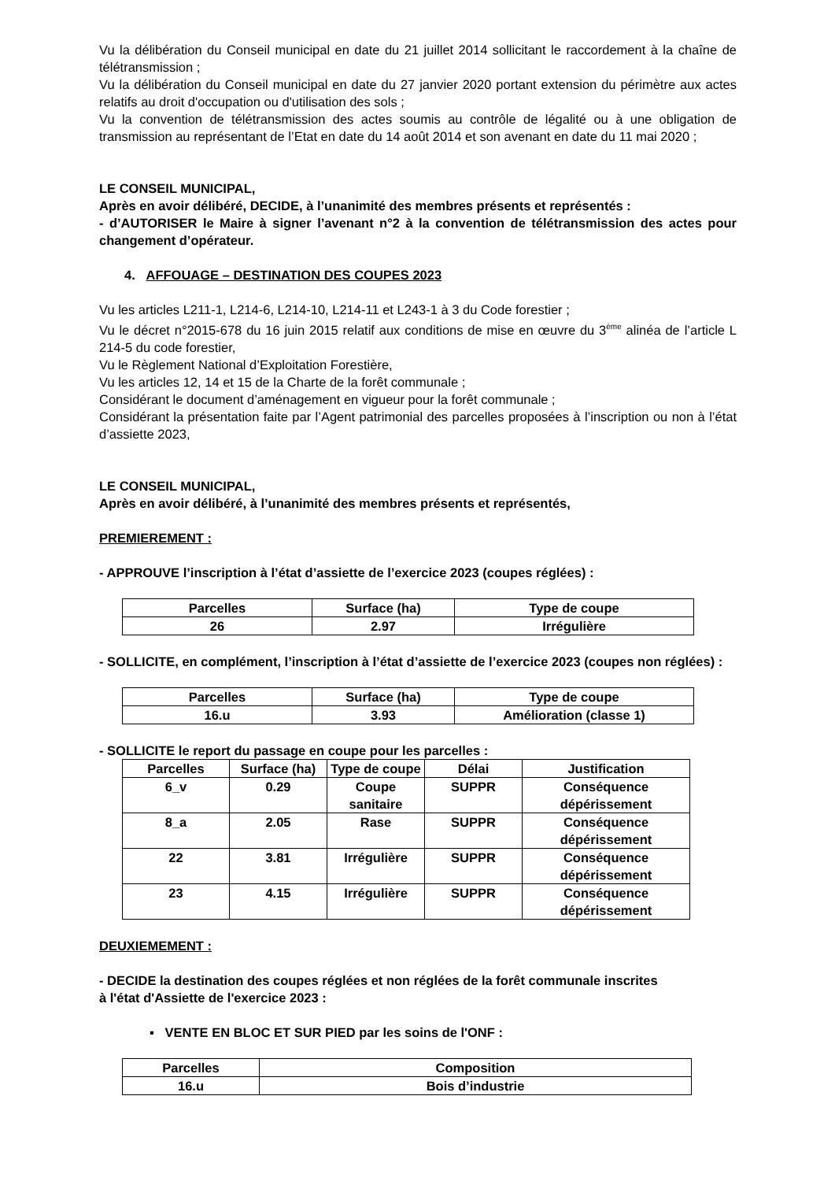Vu la délibération du Conseil municipal en date du 21 juillet 2014 sollicitant le raccordement à la chaîne de télétransmission ;
Vu la délibération du Conseil municipal en date du 27 janvier 2020 portant extension du périmètre aux actes relatifs au droit d'occupation ou d'utilisation des sols ;
Vu la convention de télétransmission des actes soumis au contrôle de légalité ou à une obligation de transmission au représentant de l’Etat en date du 14 août 2014 et son avenant en date du 11 mai 2020 ;
LE CONSEIL MUNICIPAL,
Après en avoir délibéré, DECIDE, à l’unanimité des membres présents et représentés :
- d’AUTORISER le Maire à signer l’avenant n°2 à la convention de télétransmission des actes pour changement d’opérateur.
4. AFFOUAGE – DESTINATION DES COUPES 2023
Vu les articles L211-1, L214-6, L214-10, L214-11 et L243-1 à 3 du Code forestier ;
Vu le décret n°2015-678 du 16 juin 2015 relatif aux conditions de mise en œuvre du 3<sup>ème</sup> alinéa de l’article L 214-5 du code forestier,
Vu le Règlement National d’Exploitation Forestière,
Vu les articles 12, 14 et 15 de la Charte de la forêt communale ;
Considérant le document d’aménagement en vigueur pour la forêt communale ;
Considérant la présentation faite par l’Agent patrimonial des parcelles proposées à l’inscription ou non à l’état d’assiette 2023,
LE CONSEIL MUNICIPAL,
Après en avoir délibéré, à l’unanimité des membres présents et représentés,
PREMIEREMENT :
- APPROUVE l’inscription à l’état d’assiette de l’exercice 2023 (coupes réglées) :
| Parcelles | Surface (ha) | Type de coupe |
| 26 | 2.97 | Irrégulière |
- SOLLICITE, en complément, l’inscription à l’état d’assiette de l’exercice 2023 (coupes non réglées) :
| Parcelles | Surface (ha) | Type de coupe |
| 16.u | 3.93 | Amélioration (classe 1) |
- SOLLICITE le report du passage en coupe pour les parcelles :
| Parcelles | Surface (ha) | Type de coupe | Délai | Justification |
| 6_v | 0.29 | Coupe sanitaire | SUPPR | Conséquence dépérissement |
| 8_a | 2.05 | Rase | SUPPR | Conséquence dépérissement |
| 22 | 3.81 | Irrégulière | SUPPR | Conséquence dépérissement |
| 23 | 4.15 | Irrégulière | SUPPR | Conséquence dépérissement |
DEUXIEMEMENT :
- DECIDE la destination des coupes réglées et non réglées de la forêt communale inscrites
à l'état d'Assiette de l'exercice 2023 :
▪ VENTE EN BLOC ET SUR PIED par les soins de l'ONF :
| Parcelles | Composition |
| 16.u | Bois d’industrie |